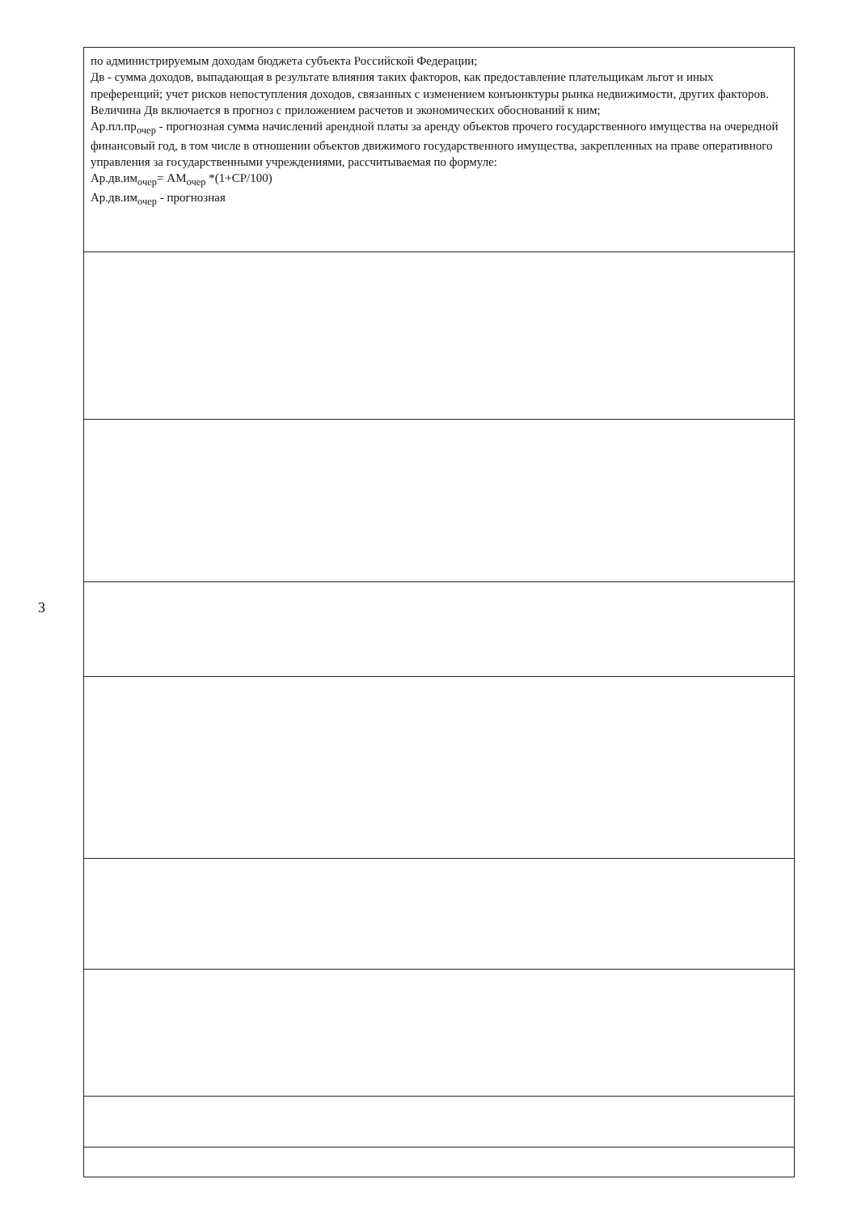3
| по администрируемым доходам бюджета субъекта Российской Федерации; Дв - сумма доходов, выпадающая в результате влияния таких факторов, как предоставление плательщикам льгот и иных преференций; учет рисков непоступления доходов, связанных с изменением конъюнктуры рынка недвижимости, других факторов. Величина Дв включается в прогноз с приложением расчетов и экономических обоснований к ним; Ар.пл.пр<sub>очер</sub> - прогнозная сумма начислений арендной платы за аренду объектов прочего государственного имущества на очередной финансовый год, в том числе в отношении объектов движимого государственного имущества, закрепленных на праве оперативного управления за государственными учреждениями, рассчитываемая по формуле: Ар.дв.им<sub>очер</sub>= АМ<sub>очер</sub> *(1+СР/100) Ар.дв.им<sub>очер</sub> - прогнозная |